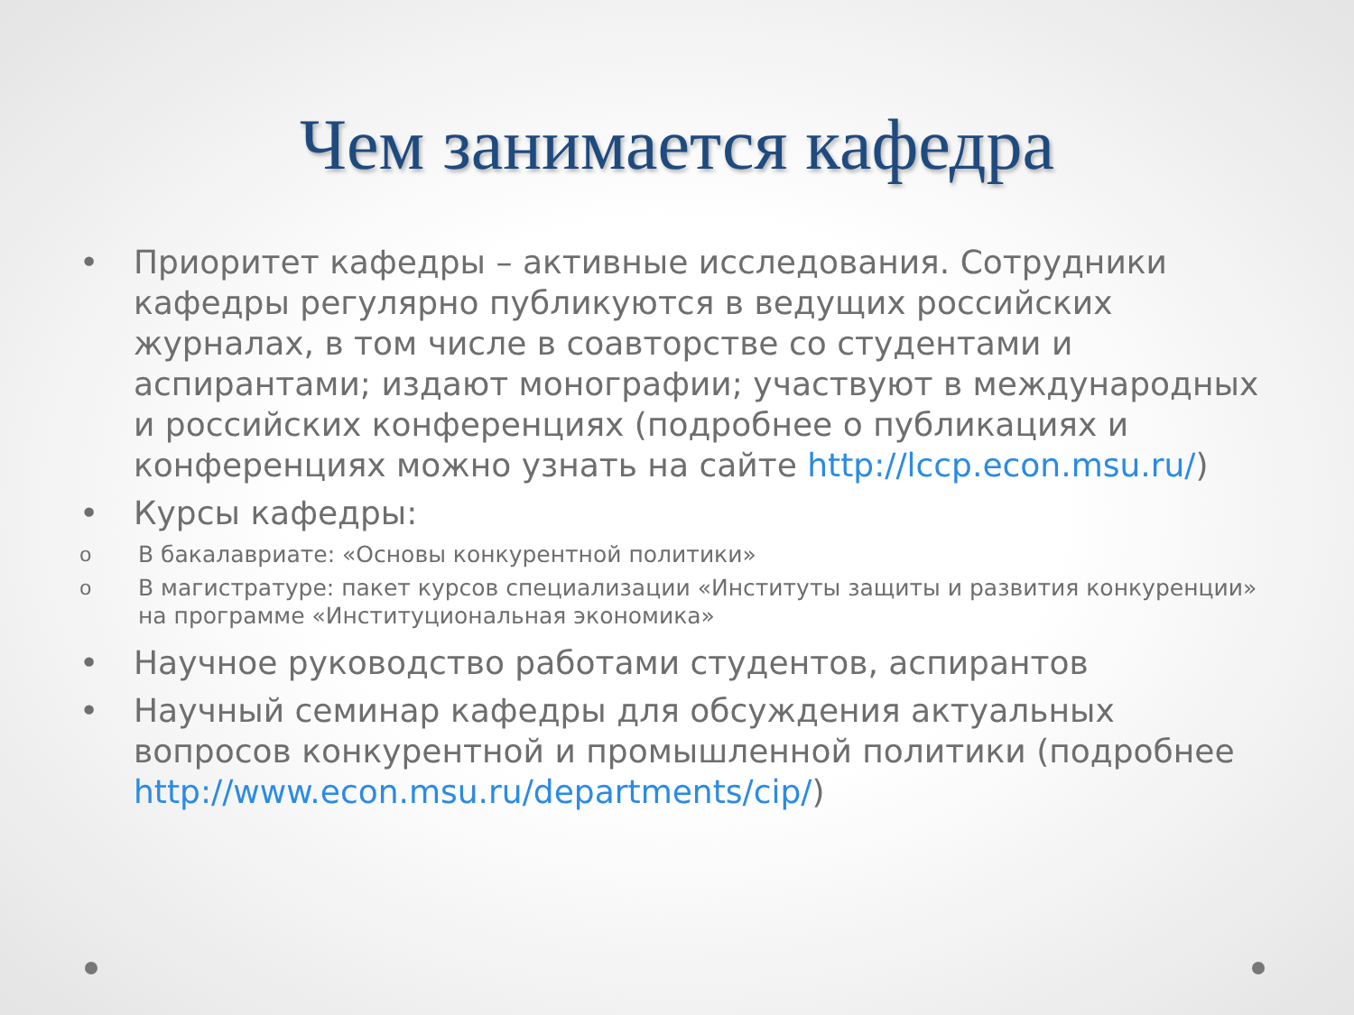Чем занимается кафедра
• Приоритет кафедры – активные исследования. Сотрудники кафедры регулярно публикуются в ведущих российских журналах, в том числе в соавторстве со студентами и аспирантами; издают монографии; участвуют в международных и российских конференциях (подробнее о публикациях и конференциях можно узнать на сайте http://lccp.econ.msu.ru/)
• Курсы кафедры:
o В бакалавриате: «Основы конкурентной политики»
o В магистратуре: пакет курсов специализации «Институты защиты и развития конкуренции» на программе «Институциональная экономика»
• Научное руководство работами студентов, аспирантов
• Научный семинар кафедры для обсуждения актуальных вопросов конкурентной и промышленной политики (подробнее http://www.econ.msu.ru/departments/cip/)